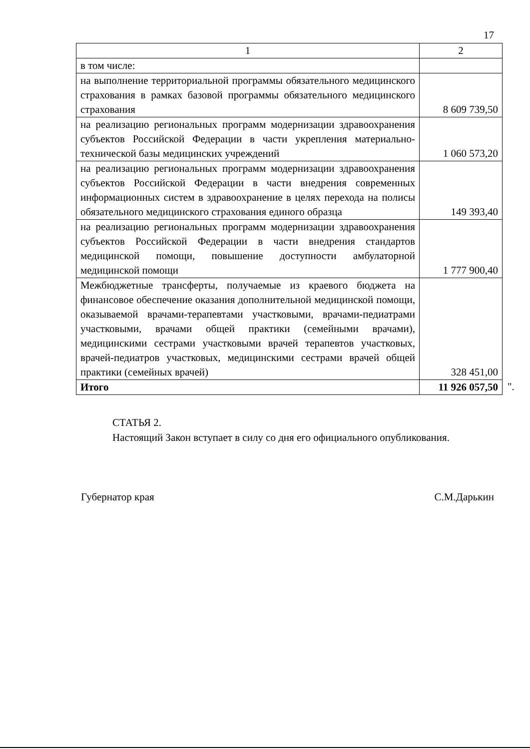17
| 1 | 2 |
| --- | --- |
| в том числе: | |
| на выполнение территориальной программы обязательного медицинского страхования в рамках базовой программы обязательного медицинского страхования | 8 609 739,50 |
| на реализацию региональных программ модернизации здравоохранения субъектов Российской Федерации в части укрепления материально-технической базы медицинских учреждений | 1 060 573,20 |
| на реализацию региональных программ модернизации здравоохранения субъектов Российской Федерации в части внедрения современных информационных систем в здравоохранение в целях перехода на полисы обязательного медицинского страхования единого образца | 149 393,40 |
| на реализацию региональных программ модернизации здравоохранения субъектов Российской Федерации в части внедрения стандартов медицинской помощи, повышение доступности амбулаторной медицинской помощи | 1 777 900,40 |
| Межбюджетные трансферты, получаемые из краевого бюджета на финансовое обеспечение оказания дополнительной медицинской помощи, оказываемой врачами-терапевтами участковыми, врачами-педиатрами участковыми, врачами общей практики (семейными врачами), медицинскими сестрами участковыми врачей терапевтов участковых, врачей-педиатров участковых, медицинскими сестрами врачей общей практики (семейных врачей) | 328 451,00 |
| Итого | 11 926 057,50 |
".
СТАТЬЯ 2.
Настоящий Закон вступает в силу со дня его официального опубликования.
Губернатор края С.М.Дарькин